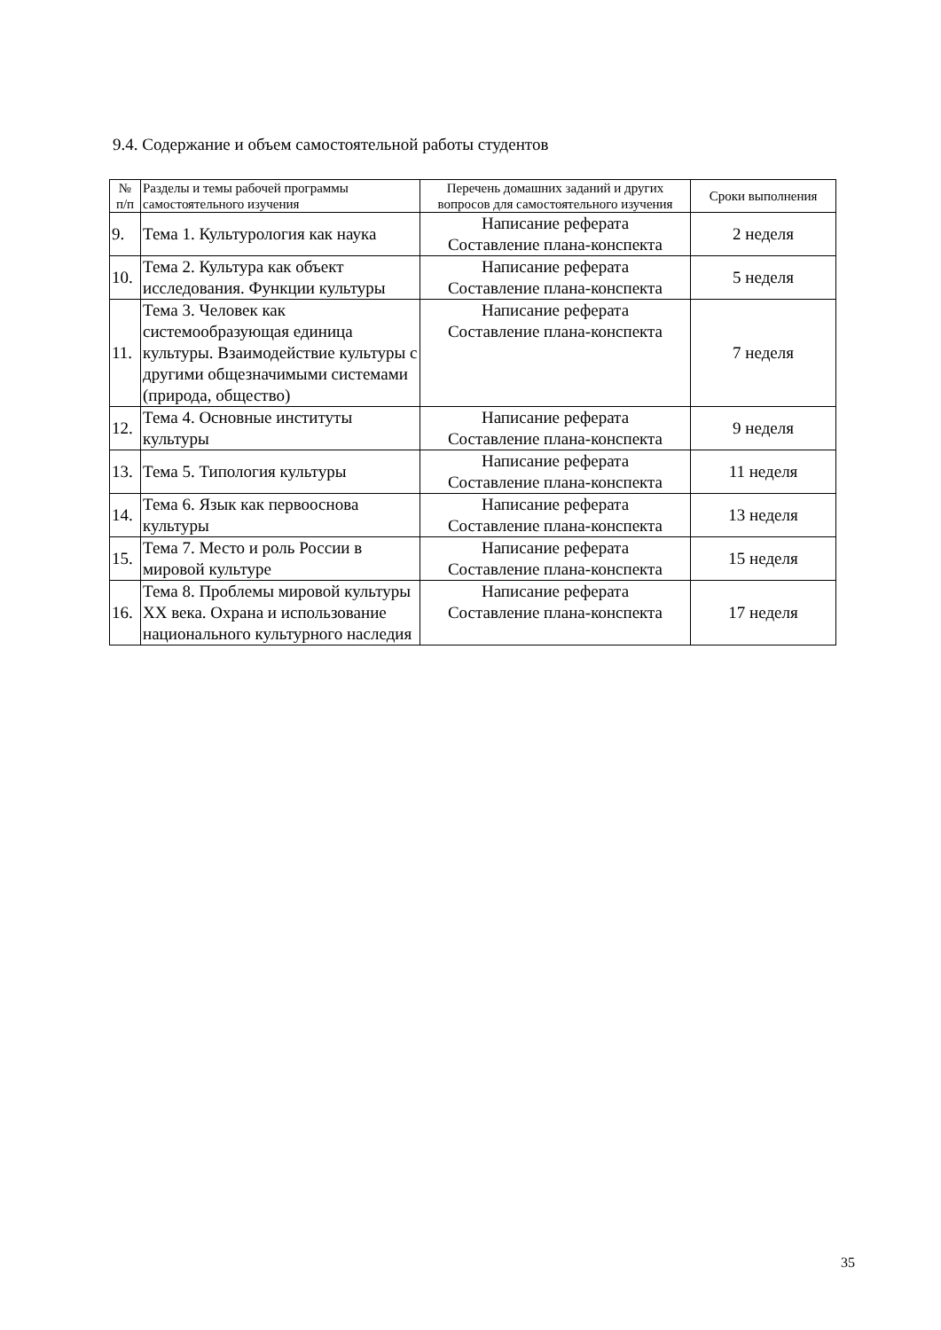9.4. Содержание и объем самостоятельной работы студентов
| № п/п | Разделы и темы рабочей программы самостоятельного изучения | Перечень домашних заданий и других вопросов для самостоятельного изучения | Сроки выполнения |
| --- | --- | --- | --- |
| 9. | Тема 1. Культурология как наука | Написание реферата Составление плана-конспекта | 2 неделя |
| 10. | Тема 2. Культура как объект исследования. Функции культуры | Написание реферата Составление плана-конспекта | 5 неделя |
| 11. | Тема 3. Человек как системообразующая единица культуры. Взаимодействие культуры с другими общезначимыми системами (природа, общество) | Написание реферата Составление плана-конспекта | 7 неделя |
| 12. | Тема 4. Основные институты культуры | Написание реферата Составление плана-конспекта | 9 неделя |
| 13. | Тема 5. Типология культуры | Написание реферата Составление плана-конспекта | 11 неделя |
| 14. | Тема 6. Язык как первооснова культуры | Написание реферата Составление плана-конспекта | 13 неделя |
| 15. | Тема 7. Место и роль России в мировой культуре | Написание реферата Составление плана-конспекта | 15 неделя |
| 16. | Тема 8. Проблемы мировой культуры XX века. Охрана и использование национального культурного наследия | Написание реферата Составление плана-конспекта | 17 неделя |
35